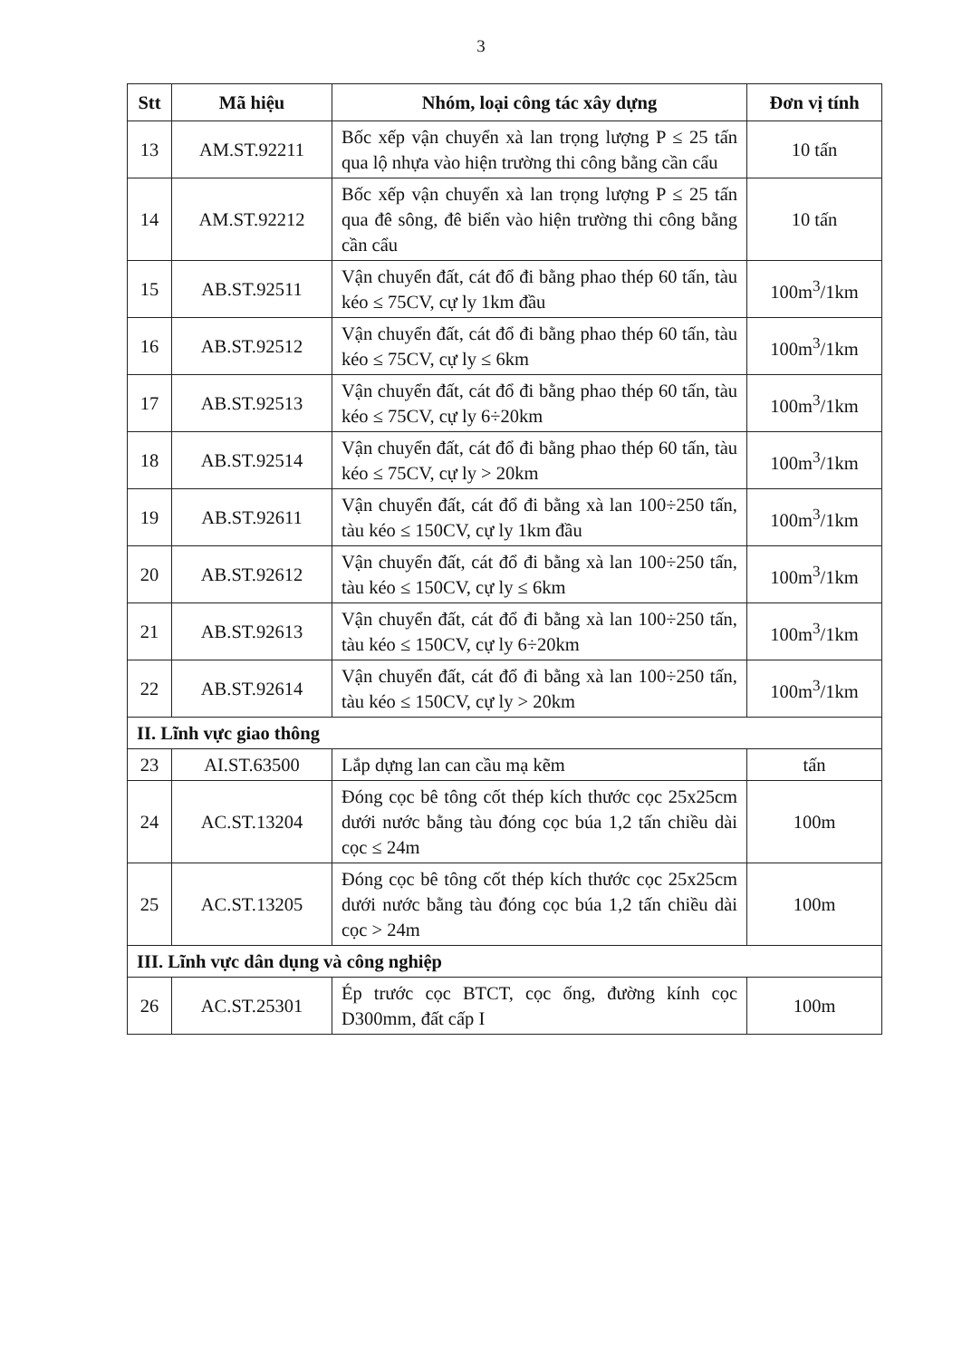3
| Stt | Mã hiệu | Nhóm, loại công tác xây dựng | Đơn vị tính |
| --- | --- | --- | --- |
| 13 | AM.ST.92211 | Bốc xếp vận chuyển xà lan trọng lượng P ≤ 25 tấn qua lộ nhựa vào hiện trường thi công bằng cần cẩu | 10 tấn |
| 14 | AM.ST.92212 | Bốc xếp vận chuyển xà lan trọng lượng P ≤ 25 tấn qua đê sông, đê biển vào hiện trường thi công bằng cần cẩu | 10 tấn |
| 15 | AB.ST.92511 | Vận chuyển đất, cát đổ đi bằng phao thép 60 tấn, tàu kéo ≤ 75CV, cự ly 1km đầu | 100m<sup>3</sup>/1km |
| 16 | AB.ST.92512 | Vận chuyển đất, cát đổ đi bằng phao thép 60 tấn, tàu kéo ≤ 75CV, cự ly ≤ 6km | 100m<sup>3</sup>/1km |
| 17 | AB.ST.92513 | Vận chuyển đất, cát đổ đi bằng phao thép 60 tấn, tàu kéo ≤ 75CV, cự ly 6÷20km | 100m<sup>3</sup>/1km |
| 18 | AB.ST.92514 | Vận chuyển đất, cát đổ đi bằng phao thép 60 tấn, tàu kéo ≤ 75CV, cự ly > 20km | 100m<sup>3</sup>/1km |
| 19 | AB.ST.92611 | Vận chuyển đất, cát đổ đi bằng xà lan 100÷250 tấn, tàu kéo ≤ 150CV, cự ly 1km đầu | 100m<sup>3</sup>/1km |
| 20 | AB.ST.92612 | Vận chuyển đất, cát đổ đi bằng xà lan 100÷250 tấn, tàu kéo ≤ 150CV, cự ly ≤ 6km | 100m<sup>3</sup>/1km |
| 21 | AB.ST.92613 | Vận chuyển đất, cát đổ đi bằng xà lan 100÷250 tấn, tàu kéo ≤ 150CV, cự ly 6÷20km | 100m<sup>3</sup>/1km |
| 22 | AB.ST.92614 | Vận chuyển đất, cát đổ đi bằng xà lan 100÷250 tấn, tàu kéo ≤ 150CV, cự ly > 20km | 100m<sup>3</sup>/1km |
| II. Lĩnh vực giao thông | | | |
| 23 | AI.ST.63500 | Lắp dựng lan can cầu mạ kẽm | tấn |
| 24 | AC.ST.13204 | Đóng cọc bê tông cốt thép kích thước cọc 25x25cm dưới nước bằng tàu đóng cọc búa 1,2 tấn chiều dài cọc ≤ 24m | 100m |
| 25 | AC.ST.13205 | Đóng cọc bê tông cốt thép kích thước cọc 25x25cm dưới nước bằng tàu đóng cọc búa 1,2 tấn chiều dài cọc > 24m | 100m |
| III. Lĩnh vực dân dụng và công nghiệp | | | |
| 26 | AC.ST.25301 | Ép trước cọc BTCT, cọc ống, đường kính cọc D300mm, đất cấp I | 100m |